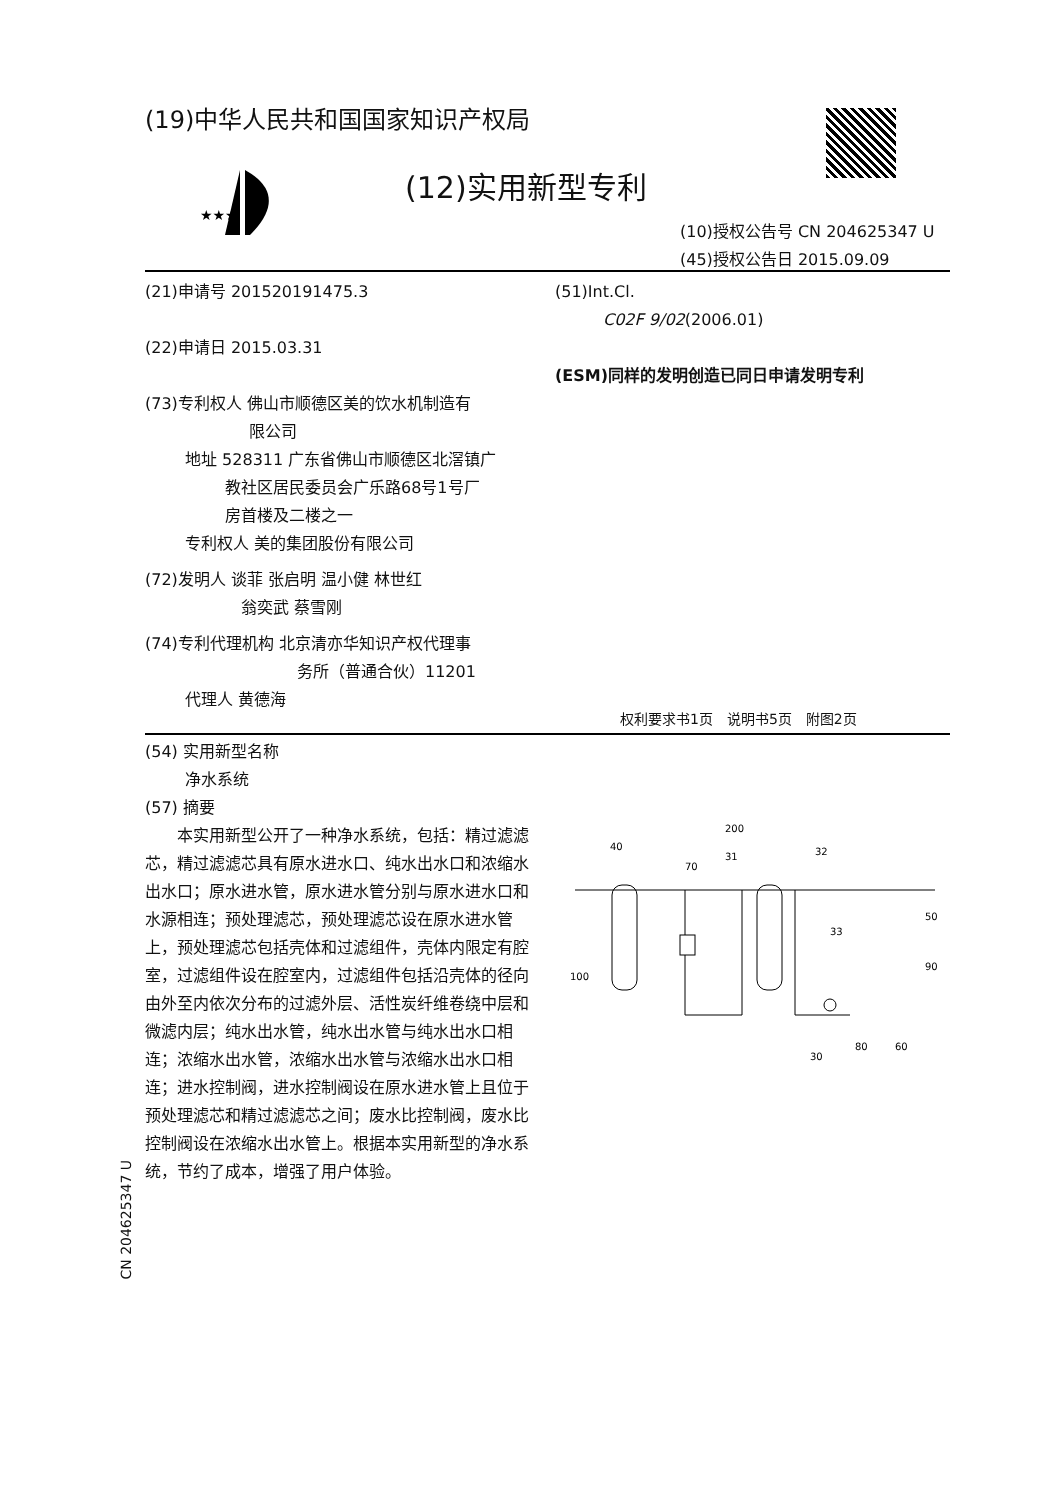(19)中华人民共和国国家知识产权局
★★★
(12)实用新型专利
(10)授权公告号 CN 204625347 U
(45)授权公告日 2015.09.09
(21)申请号 201520191475.3
(22)申请日 2015.03.31
(73)专利权人 佛山市顺德区美的饮水机制造有
       限公司
   地址 528311 广东省佛山市顺德区北滘镇广
     教社区居民委员会广乐路68号1号厂
     房首楼及二楼之一
   专利权人 美的集团股份有限公司
(72)发明人 谈菲 张启明 温小健 林世红
      翁奕武 蔡雪刚
(74)专利代理机构 北京清亦华知识产权代理事
          务所（普通合伙）11201
   代理人 黄德海
(51)Int.Cl.
   C02F 9/02(2006.01)
(ESM)同样的发明创造已同日申请发明专利
权利要求书1页 说明书5页 附图2页
(54) 实用新型名称
   净水系统
(57) 摘要
本实用新型公开了一种净水系统，包括：精过滤滤芯，精过滤滤芯具有原水进水口、纯水出水口和浓缩水出水口；原水进水管，原水进水管分别与原水进水口和水源相连；预处理滤芯，预处理滤芯设在原水进水管上，预处理滤芯包括壳体和过滤组件，壳体内限定有腔室，过滤组件设在腔室内，过滤组件包括沿壳体的径向由外至内依次分布的过滤外层、活性炭纤维卷绕中层和微滤内层；纯水出水管，纯水出水管与纯水出水口相连；浓缩水出水管，浓缩水出水管与浓缩水出水口相连；进水控制阀，进水控制阀设在原水进水管上且位于预处理滤芯和精过滤滤芯之间；废水比控制阀，废水比控制阀设在浓缩水出水管上。根据本实用新型的净水系统，节约了成本，增强了用户体验。
200
40
70
31
32
33
50
90
100
30
80
60
CN 204625347 U